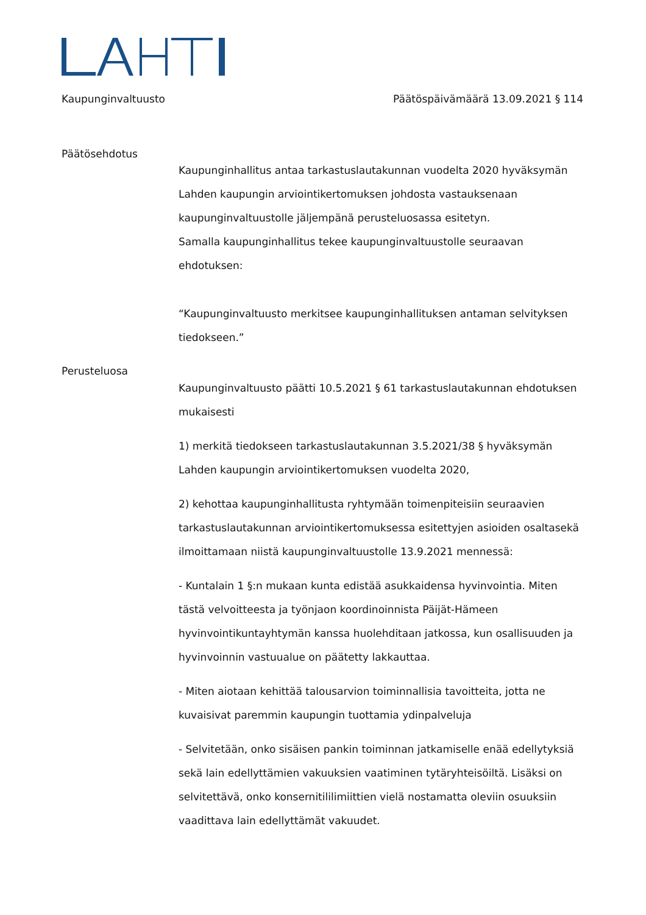Kaupunginvaltuusto Päätöspäivämäärä 13.09.2021 § 114
Päätösehdotus
Kaupunginhallitus antaa tarkastuslautakunnan vuodelta 2020 hyväksymän Lahden kaupungin arviointikertomuksen johdosta vastauksenaan kaupunginvaltuustolle jäljempänä perusteluosassa esitetyn.
Samalla kaupunginhallitus tekee kaupunginvaltuustolle seuraavan ehdotuksen:
“Kaupunginvaltuusto merkitsee kaupunginhallituksen antaman selvityksen tiedokseen.”
Perusteluosa
Kaupunginvaltuusto päätti 10.5.2021 § 61 tarkastuslautakunnan ehdotuksen mukaisesti
1) merkitä tiedokseen tarkastuslautakunnan 3.5.2021/38 § hyväksymän Lahden kaupungin arviointikertomuksen vuodelta 2020,
2) kehottaa kaupunginhallitusta ryhtymään toimenpiteisiin seuraavien tarkastuslautakunnan arviointikertomuksessa esitettyjen asioiden osaltasekä ilmoittamaan niistä kaupunginvaltuustolle 13.9.2021 mennessä:
- Kuntalain 1 §:n mukaan kunta edistää asukkaidensa hyvinvointia. Miten tästä velvoitteesta ja työnjaon koordinoinnista Päijät-Hämeen hyvinvointikuntayhtymän kanssa huolehditaan jatkossa, kun osallisuuden ja hyvinvoinnin vastuualue on päätetty lakkauttaa.
- Miten aiotaan kehittää talousarvion toiminnallisia tavoitteita, jotta ne kuvaisivat paremmin kaupungin tuottamia ydinpalveluja
- Selvitetään, onko sisäisen pankin toiminnan jatkamiselle enää edellytyksiä sekä lain edellyttämien vakuuksien vaatiminen tytäryhteisöiltä. Lisäksi on selvitettävä, onko konsernitililimiittien vielä nostamatta oleviin osuuksiin vaadittava lain edellyttämät vakuudet.